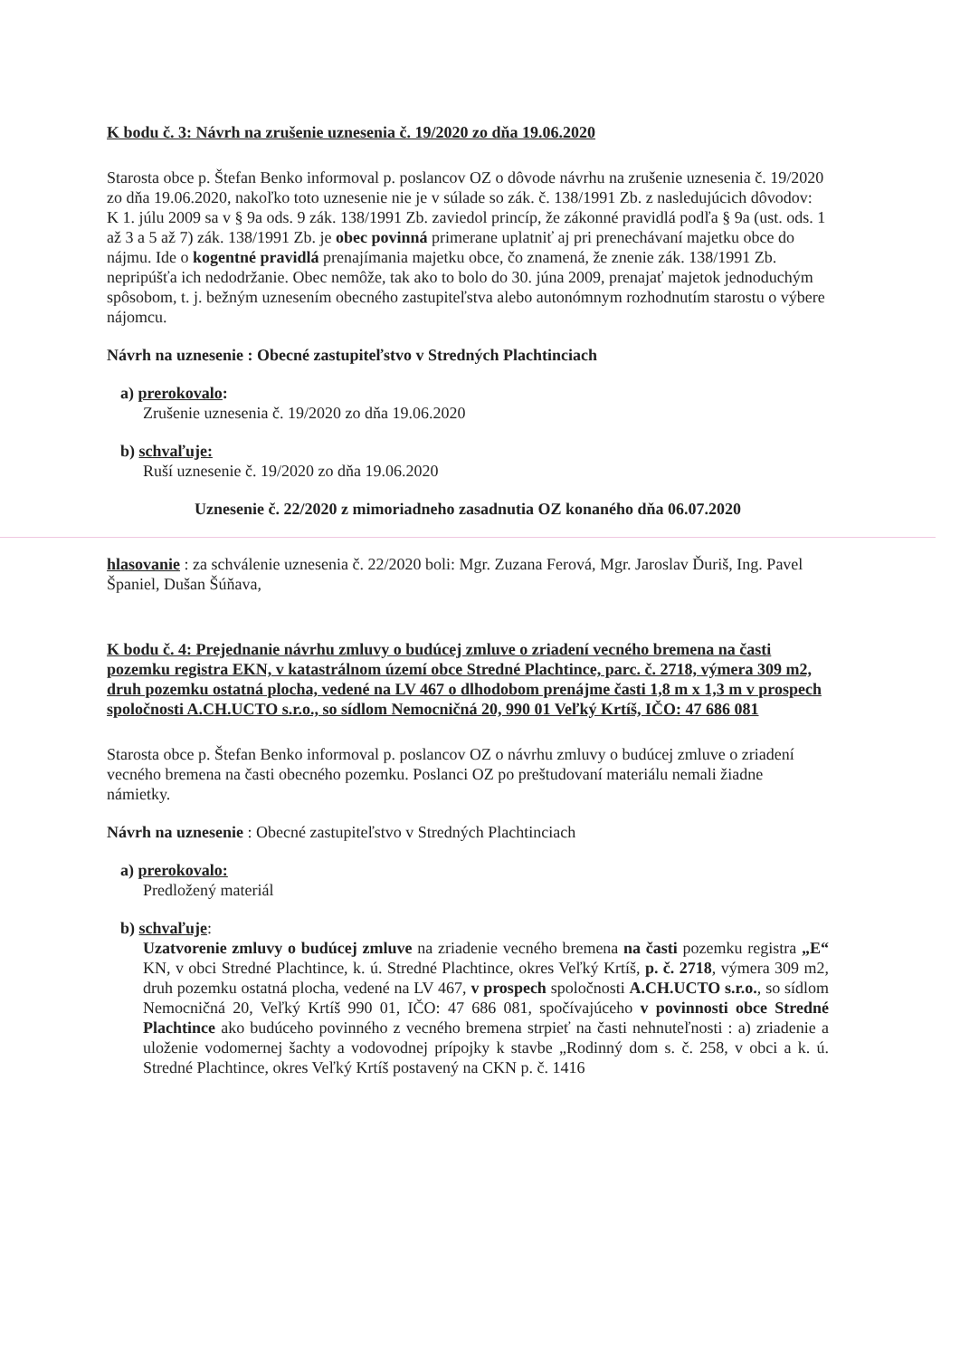K bodu č. 3: Návrh na zrušenie uznesenia č. 19/2020 zo dňa 19.06.2020
Starosta obce p. Štefan Benko informoval p. poslancov OZ o dôvode návrhu na zrušenie uznesenia č. 19/2020 zo dňa 19.06.2020, nakoľko toto uznesenie nie je v súlade so zák. č. 138/1991 Zb. z nasledujúcich dôvodov:
K 1. júlu 2009 sa v § 9a ods. 9 zák. 138/1991 Zb. zaviedol princíp, že zákonné pravidlá podľa § 9a (ust. ods. 1 až 3 a 5 až 7) zák. 138/1991 Zb. je obec povinná primerane uplatniť aj pri prenechávaní majetku obce do nájmu. Ide o kogentné pravidlá prenajímania majetku obce, čo znamená, že znenie zák. 138/1991 Zb. nepripúšťa ich nedodržanie. Obec nemôže, tak ako to bolo do 30. júna 2009, prenajať majetok jednoduchým spôsobom, t. j. bežným uznesením obecného zastupiteľstva alebo autonómnym rozhodnutím starostu o výbere nájomcu.
Návrh na uznesenie : Obecné zastupiteľstvo v Stredných Plachtinciach
a) prerokovalo:
Zrušenie uznesenia č. 19/2020 zo dňa 19.06.2020
b) schvaľuje:
Ruší uznesenie č. 19/2020 zo dňa 19.06.2020
Uznesenie č. 22/2020 z mimoriadneho zasadnutia OZ konaného dňa 06.07.2020
hlasovanie : za schválenie uznesenia č. 22/2020 boli: Mgr. Zuzana Ferová, Mgr. Jaroslav Ďuriš, Ing. Pavel Španiel, Dušan Šúňava,
K bodu č. 4: Prejednanie návrhu zmluvy o budúcej zmluve o zriadení vecného bremena na časti pozemku registra EKN, v katastrálnom území obce Stredné Plachtince, parc. č. 2718, výmera 309 m2, druh pozemku ostatná plocha, vedené na LV 467 o dlhodobom prenájme časti 1,8 m x 1,3 m v prospech spoločnosti A.CH.UCTO s.r.o., so sídlom Nemocničná 20, 990 01 Veľký Krtíš, IČO: 47 686 081
Starosta obce p. Štefan Benko informoval p. poslancov OZ o návrhu zmluvy o budúcej zmluve o zriadení vecného bremena na časti obecného pozemku. Poslanci OZ po preštudovaní materiálu nemali žiadne námietky.
Návrh na uznesenie : Obecné zastupiteľstvo v Stredných Plachtinciach
a) prerokovalo:
Predložený materiál
b) schvaľuje:
Uzatvorenie zmluvy o budúcej zmluve na zriadenie vecného bremena na časti pozemku registra „E“ KN, v obci Stredné Plachtince, k. ú. Stredné Plachtince, okres Veľký Krtíš, p. č. 2718, výmera 309 m2, druh pozemku ostatná plocha, vedené na LV 467, v prospech spoločnosti A.CH.UCTO s.r.o., so sídlom Nemocničná 20, Veľký Krtíš 990 01, IČO: 47 686 081, spočívajúceho v povinnosti obce Stredné Plachtince ako budúceho povinného z vecného bremena strpieť na časti nehnuteľnosti : a) zriadenie a uloženie vodomernej šachty a vodovodnej prípojky k stavbe „Rodinný dom s. č. 258, v obci a k. ú. Stredné Plachtince, okres Veľký Krtíš postavený na CKN p. č. 1416